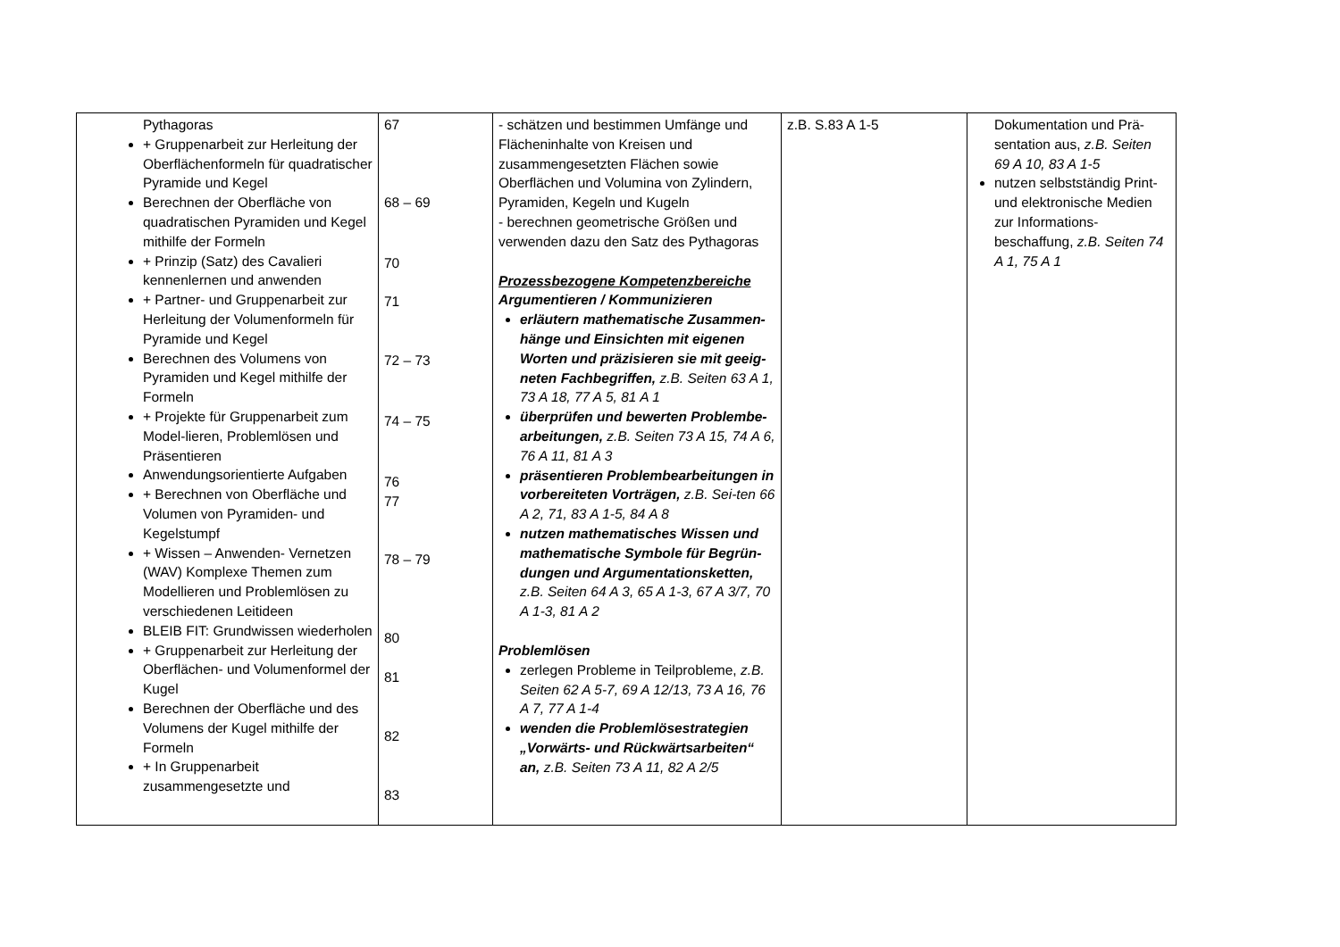| Pythagoras + Gruppenarbeit zur Herleitung der Oberflächenformeln für quadratischer Pyramide und Kegel Berechnen der Oberfläche von quadratischen Pyramiden und Kegel mithilfe der Formeln + Prinzip (Satz) des Cavalieri kennenlernen und anwenden + Partner- und Gruppenarbeit zur Herleitung der Volumenformeln für Pyramide und Kegel Berechnen des Volumens von Pyramiden und Kegel mithilfe der Formeln + Projekte für Gruppenarbeit zum Model-lieren, Problemlösen und Präsentieren Anwendungsorientierte Aufgaben + Berechnen von Oberfläche und Volumen von Pyramiden- und Kegelstumpf + Wissen – Anwenden- Vernetzen (WAV) Komplexe Themen zum Modellieren und Problemlösen zu verschiedenen Leitideen BLEIB FIT: Grundwissen wiederholen + Gruppenarbeit zur Herleitung der Oberflächen- und Volumenformel der Kugel Berechnen der Oberfläche und des Volumens der Kugel mithilfe der Formeln + In Gruppenarbeit zusammengesetzte und | 67 68 – 69 70 71 72 – 73 74 – 75 76 77 78 – 79 80 81 82 83 | - schätzen und bestimmen Umfänge und Flächeninhalte von Kreisen und zusammengesetzten Flächen sowie Oberflächen und Volumina von Zylindern, Pyramiden, Kegeln und Kugeln - berechnen geometrische Größen und verwenden dazu den Satz des Pythagoras Prozessbezogene Kompetenzbereiche Argumentieren / Kommunizieren erläutern mathematische Zusammen-hänge und Einsichten mit eigenen Worten und präzisieren sie mit geeig-neten Fachbegriffen, z.B. Seiten 63 A 1, 73 A 18, 77 A 5, 81 A 1 überprüfen und bewerten Problembe-arbeitungen, z.B. Seiten 73 A 15, 74 A 6, 76 A 11, 81 A 3 präsentieren Problembearbeitungen in vorbereiteten Vorträgen, z.B. Sei-ten 66 A 2, 71, 83 A 1-5, 84 A 8 nutzen mathematisches Wissen und mathematische Symbole für Begrün-dungen und Argumentationsketten, z.B. Seiten 64 A 3, 65 A 1-3, 67 A 3/7, 70 A 1-3, 81 A 2 Problemlösen zerlegen Probleme in Teilprobleme, z.B. Seiten 62 A 5-7, 69 A 12/13, 73 A 16, 76 A 7, 77 A 1-4 wenden die Problemlösestrategien „Vorwärts- und Rückwärtsarbeiten“ an, z.B. Seiten 73 A 11, 82 A 2/5 | z.B. S.83 A 1-5 | Dokumentation und Prä-sentation aus, z.B. Seiten 69 A 10, 83 A 1-5 nutzen selbstständig Print- und elektronische Medien zur Informations-beschaffung, z.B. Seiten 74 A 1, 75 A 1 |